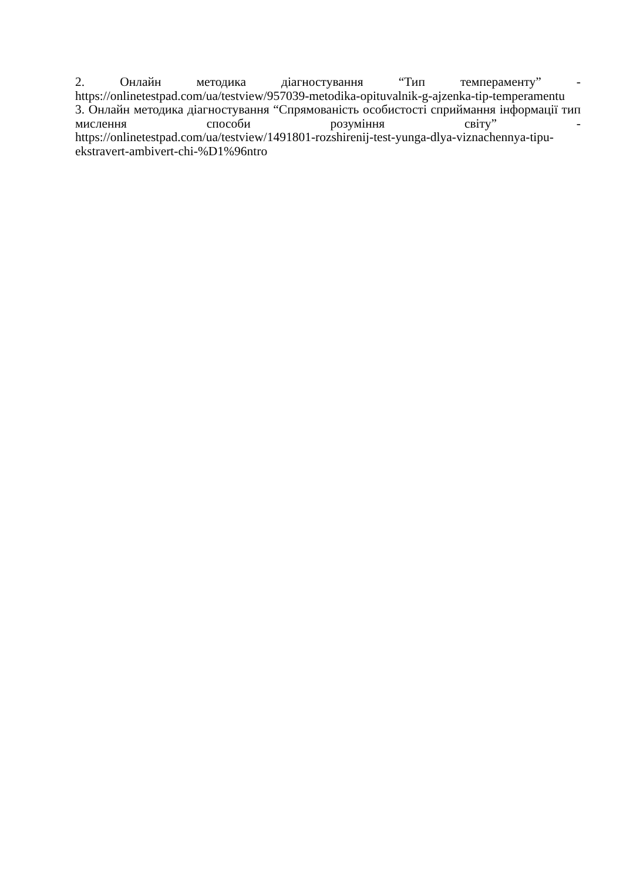2. Онлайн методика діагностування “Тип темпераменту” -
https://onlinetestpad.com/ua/testview/957039-metodika-opituvalnik-g-ajzenka-tip-temperamentu
3. Онлайн методика діагностування “Спрямованість особистості сприймання інформації тип мислення способи розуміння світу” -
https://onlinetestpad.com/ua/testview/1491801-rozshirenij-test-yunga-dlya-viznachennya-tipu-ekstravert-ambivert-chi-%D1%96ntro